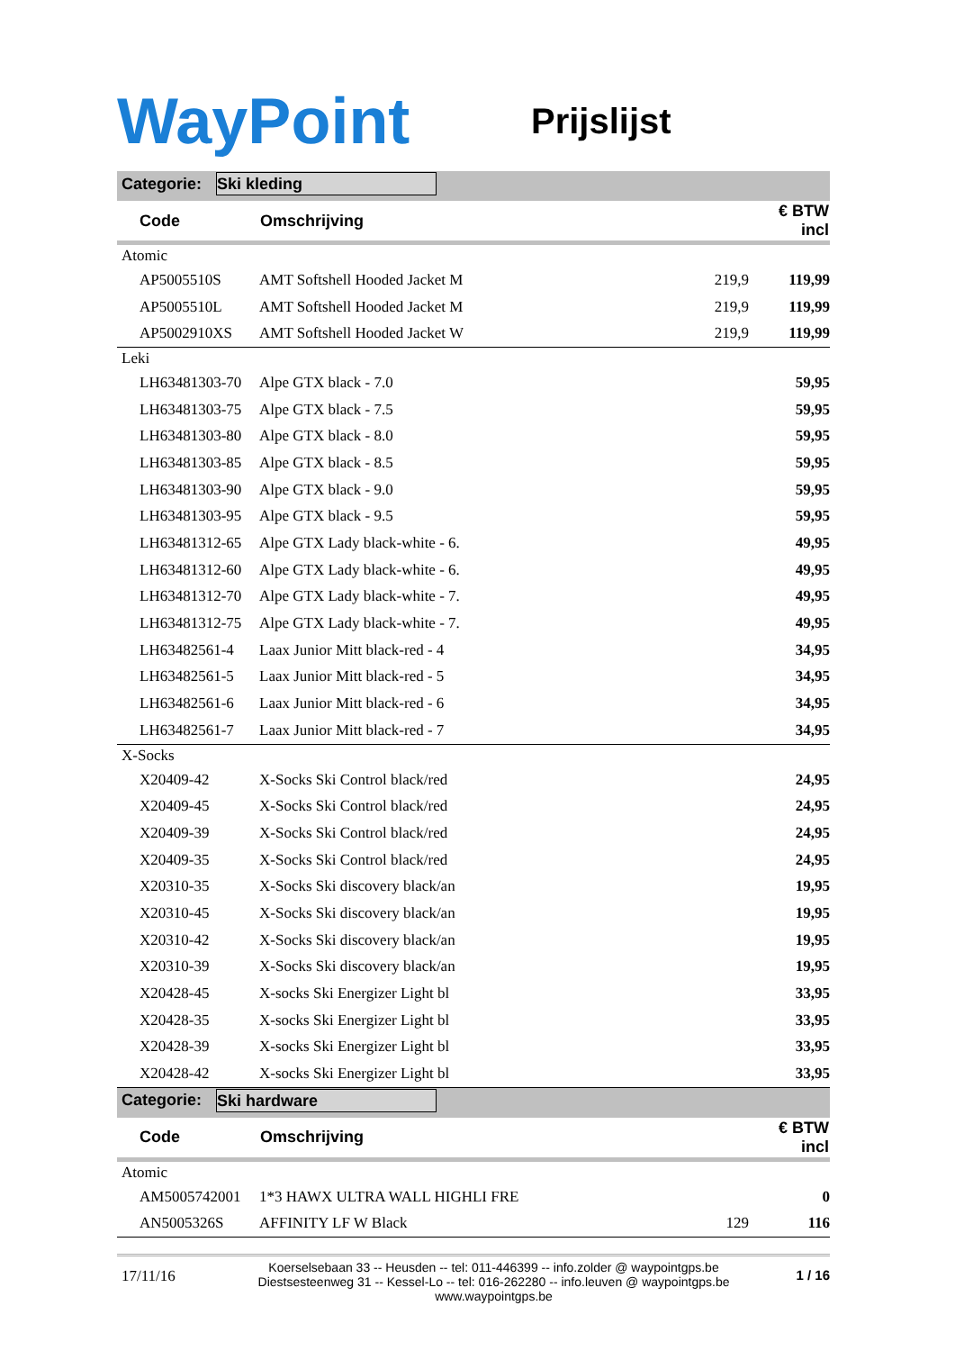WayPoint
Prijslijst
Categorie: Ski kleding
| Code | Omschrijving | | € BTW incl |
| --- | --- | --- | --- |
| Atomic | | | |
| AP5005510S | AMT Softshell Hooded Jacket M | 219,9 | 119,99 |
| AP5005510L | AMT Softshell Hooded Jacket M | 219,9 | 119,99 |
| AP5002910XS | AMT Softshell Hooded Jacket W | 219,9 | 119,99 |
| Leki | | | |
| LH63481303-70 | Alpe GTX black - 7.0 | | 59,95 |
| LH63481303-75 | Alpe GTX black - 7.5 | | 59,95 |
| LH63481303-80 | Alpe GTX black - 8.0 | | 59,95 |
| LH63481303-85 | Alpe GTX black - 8.5 | | 59,95 |
| LH63481303-90 | Alpe GTX black - 9.0 | | 59,95 |
| LH63481303-95 | Alpe GTX black - 9.5 | | 59,95 |
| LH63481312-65 | Alpe GTX Lady black-white - 6. | | 49,95 |
| LH63481312-60 | Alpe GTX Lady black-white - 6. | | 49,95 |
| LH63481312-70 | Alpe GTX Lady black-white - 7. | | 49,95 |
| LH63481312-75 | Alpe GTX Lady black-white - 7. | | 49,95 |
| LH63482561-4 | Laax Junior Mitt black-red - 4 | | 34,95 |
| LH63482561-5 | Laax Junior Mitt black-red - 5 | | 34,95 |
| LH63482561-6 | Laax Junior Mitt black-red - 6 | | 34,95 |
| LH63482561-7 | Laax Junior Mitt black-red - 7 | | 34,95 |
| X-Socks | | | |
| X20409-42 | X-Socks Ski Control black/red | | 24,95 |
| X20409-45 | X-Socks Ski Control black/red | | 24,95 |
| X20409-39 | X-Socks Ski Control black/red | | 24,95 |
| X20409-35 | X-Socks Ski Control black/red | | 24,95 |
| X20310-35 | X-Socks Ski discovery black/an | | 19,95 |
| X20310-45 | X-Socks Ski discovery black/an | | 19,95 |
| X20310-42 | X-Socks Ski discovery black/an | | 19,95 |
| X20310-39 | X-Socks Ski discovery black/an | | 19,95 |
| X20428-45 | X-socks Ski Energizer Light bl | | 33,95 |
| X20428-35 | X-socks Ski Energizer Light bl | | 33,95 |
| X20428-39 | X-socks Ski Energizer Light bl | | 33,95 |
| X20428-42 | X-socks Ski Energizer Light bl | | 33,95 |
Categorie: Ski hardware
| Code | Omschrijving | | € BTW incl |
| --- | --- | --- | --- |
| Atomic | | | |
| AM5005742001 | 1*3 HAWX ULTRA WALL HIGHLI FRE | | 0 |
| AN5005326S | AFFINITY LF W Black | 129 | 116 |
17/11/16
Koerselsebaan 33 -- Heusden -- tel: 011-446399 -- info.zolder @ waypointgps.be
Diestsesteenweg 31 -- Kessel-Lo -- tel: 016-262280 -- info.leuven @ waypointgps.be
www.waypointgps.be
1 / 16